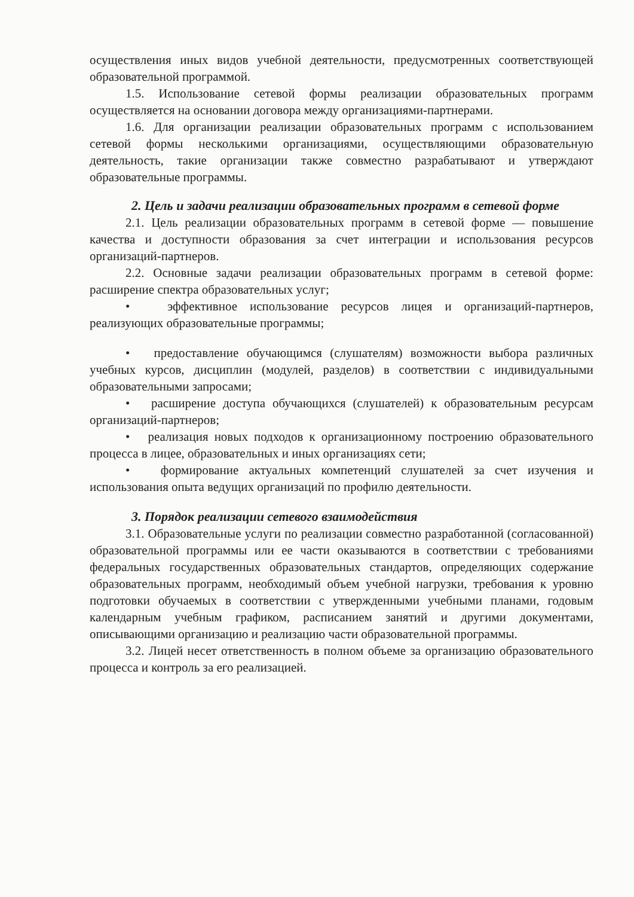осуществления иных видов учебной деятельности, предусмотренных соответствующей образовательной программой.
1.5. Использование сетевой формы реализации образовательных программ осуществляется на основании договора между организациями-партнерами.
1.6. Для организации реализации образовательных программ с использованием сетевой формы несколькими организациями, осуществляющими образовательную деятельность, такие организации также совместно разрабатывают и утверждают образовательные программы.
2. Цель и задачи реализации образовательных программ в сетевой форме
2.1. Цель реализации образовательных программ в сетевой форме — повышение качества и доступности образования за счет интеграции и использования ресурсов организаций-партнеров.
2.2. Основные задачи реализации образовательных программ в сетевой форме: расширение спектра образовательных услуг;
• эффективное использование ресурсов лицея и организаций-партнеров, реализующих образовательные программы;
• предоставление обучающимся (слушателям) возможности выбора различных учебных курсов, дисциплин (модулей, разделов) в соответствии с индивидуальными образовательными запросами;
• расширение доступа обучающихся (слушателей) к образовательным ресурсам организаций-партнеров;
• реализация новых подходов к организационному построению образовательного процесса в лицее, образовательных и иных организациях сети;
• формирование актуальных компетенций слушателей за счет изучения и использования опыта ведущих организаций по профилю деятельности.
3. Порядок реализации сетевого взаимодействия
3.1. Образовательные услуги по реализации совместно разработанной (согласованной) образовательной программы или ее части оказываются в соответствии с требованиями федеральных государственных образовательных стандартов, определяющих содержание образовательных программ, необходимый объем учебной нагрузки, требования к уровню подготовки обучаемых в соответствии с утвержденными учебными планами, годовым календарным учебным графиком, расписанием занятий и другими документами, описывающими организацию и реализацию части образовательной программы.
3.2. Лицей несет ответственность в полном объеме за организацию образовательного процесса и контроль за его реализацией.